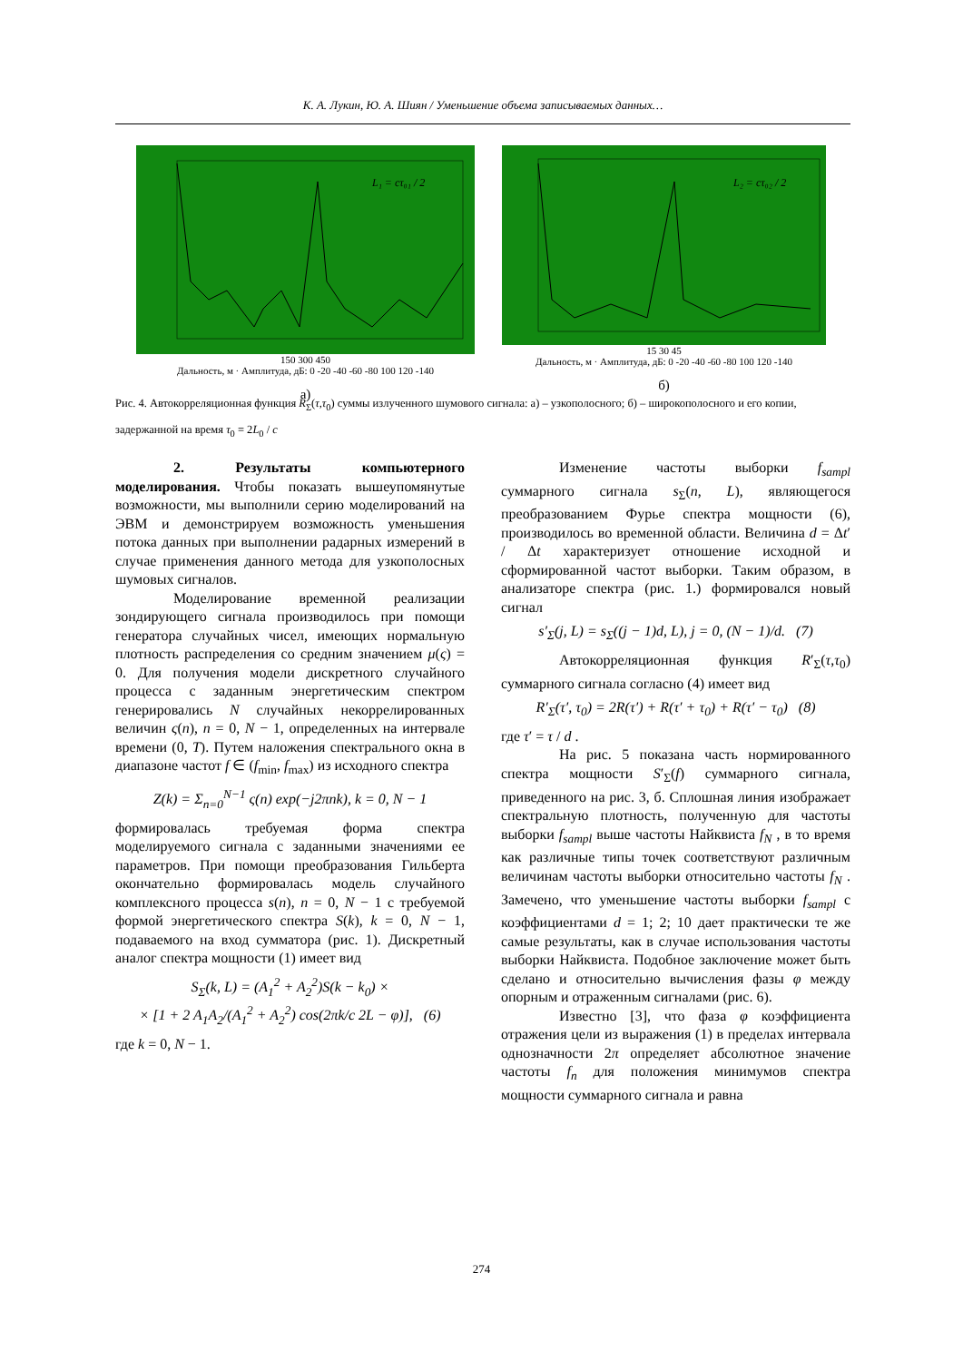К. А. Лукин, Ю. А. Шиян / Уменьшение объема записываемых данных…
L₁ = cτ₀₁ / 2
150 300 450
Дальность, м · Амплитуда, дБ: 0 -20 -40 -60 -80 100 120 -140
а)
L₂ = cτ₀₂ / 2
15 30 45
Дальность, м · Амплитуда, дБ: 0 -20 -40 -60 -80 100 120 -140
б)
Рис. 4. Автокорреляционная функция R<sub>Σ</sub>(τ,τ<sub>0</sub>) суммы излученного шумового сигнала: а) – узкополосного; б) – широкополосного и его копии, задержанной на время τ<sub>0</sub> = 2L<sub>0</sub> / c
2. Результаты компьютерного моделирования. Чтобы показать вышеупомянутые возможности, мы выполнили серию моделирований на ЭВМ и демонстрируем возможность уменьшения потока данных при выполнении радарных измерений в случае применения данного метода для узкополосных шумовых сигналов.
Моделирование временной реализации зондирующего сигнала производилось при помощи генератора случайных чисел, имеющих нормальную плотность распределения со средним значением μ(ς) = 0. Для получения модели дискретного случайного процесса с заданным энергетическим спектром генерировались N случайных некоррелированных величин ς(n), n = 0, N − 1, определенных на интервале времени (0, T). Путем наложения спектрального окна в диапазоне частот f ∈ (f<sub>min</sub>, f<sub>max</sub>) из исходного спектра
Z(k) = Σ<sub>n=0</sub><sup>N−1</sup> ς(n) exp(−j2πnk), k = 0, N − 1
формировалась требуемая форма спектра моделируемого сигнала с заданными значениями ее параметров. При помощи преобразования Гильберта окончательно формировалась модель случайного комплексного процесса s(n), n = 0, N − 1 с требуемой формой энергетического спектра S(k), k = 0, N − 1, подаваемого на вход сумматора (рис. 1). Дискретный аналог спектра мощности (1) имеет вид
S<sub>Σ</sub>(k, L) = (A<sub>1</sub><sup>2</sup> + A<sub>2</sub><sup>2</sup>)S(k − k<sub>0</sub>) ×
× [1 + 2 A<sub>1</sub>A<sub>2</sub>/(A<sub>1</sub><sup>2</sup> + A<sub>2</sub><sup>2</sup>) cos(2πk/c 2L − φ)], (6)
где k = 0, N − 1.
Изменение частоты выборки f<sub>sampl</sub> суммарного сигнала s<sub>Σ</sub>(n, L), являющегося преобразованием Фурье спектра мощности (6), производилось во временной области. Величина d = Δt′ / Δt характеризует отношение исходной и сформированной частот выборки. Таким образом, в анализаторе спектра (рис. 1.) формировался новый сигнал
s′<sub>Σ</sub>(j, L) = s<sub>Σ</sub>((j − 1)d, L), j = 0, (N − 1)/d. (7)
Автокорреляционная функция R′<sub>Σ</sub>(τ,τ<sub>0</sub>) суммарного сигнала согласно (4) имеет вид
R′<sub>Σ</sub>(τ′, τ<sub>0</sub>) = 2R(τ′) + R(τ′ + τ<sub>0</sub>) + R(τ′ − τ<sub>0</sub>) (8)
где τ′ = τ / d .
На рис. 5 показана часть нормированного спектра мощности S′<sub>Σ</sub>(f) суммарного сигнала, приведенного на рис. 3, б. Сплошная линия изображает спектральную плотность, полученную для частоты выборки f<sub>sampl</sub> выше частоты Найквиста f<sub>N</sub> , в то время как различные типы точек соответствуют различным величинам частоты выборки относительно частоты f<sub>N</sub> . Замечено, что уменьшение частоты выборки f<sub>sampl</sub> с коэффициентами d = 1; 2; 10 дает практически те же самые результаты, как в случае использования частоты выборки Найквиста. Подобное заключение может быть сделано и относительно вычисления фазы φ между опорным и отраженным сигналами (рис. 6).
Известно [3], что фаза φ коэффициента отражения цели из выражения (1) в пределах интервала однозначности 2π определяет абсолютное значение частоты f<sub>n</sub> для положения минимумов спектра мощности суммарного сигнала и равна
274